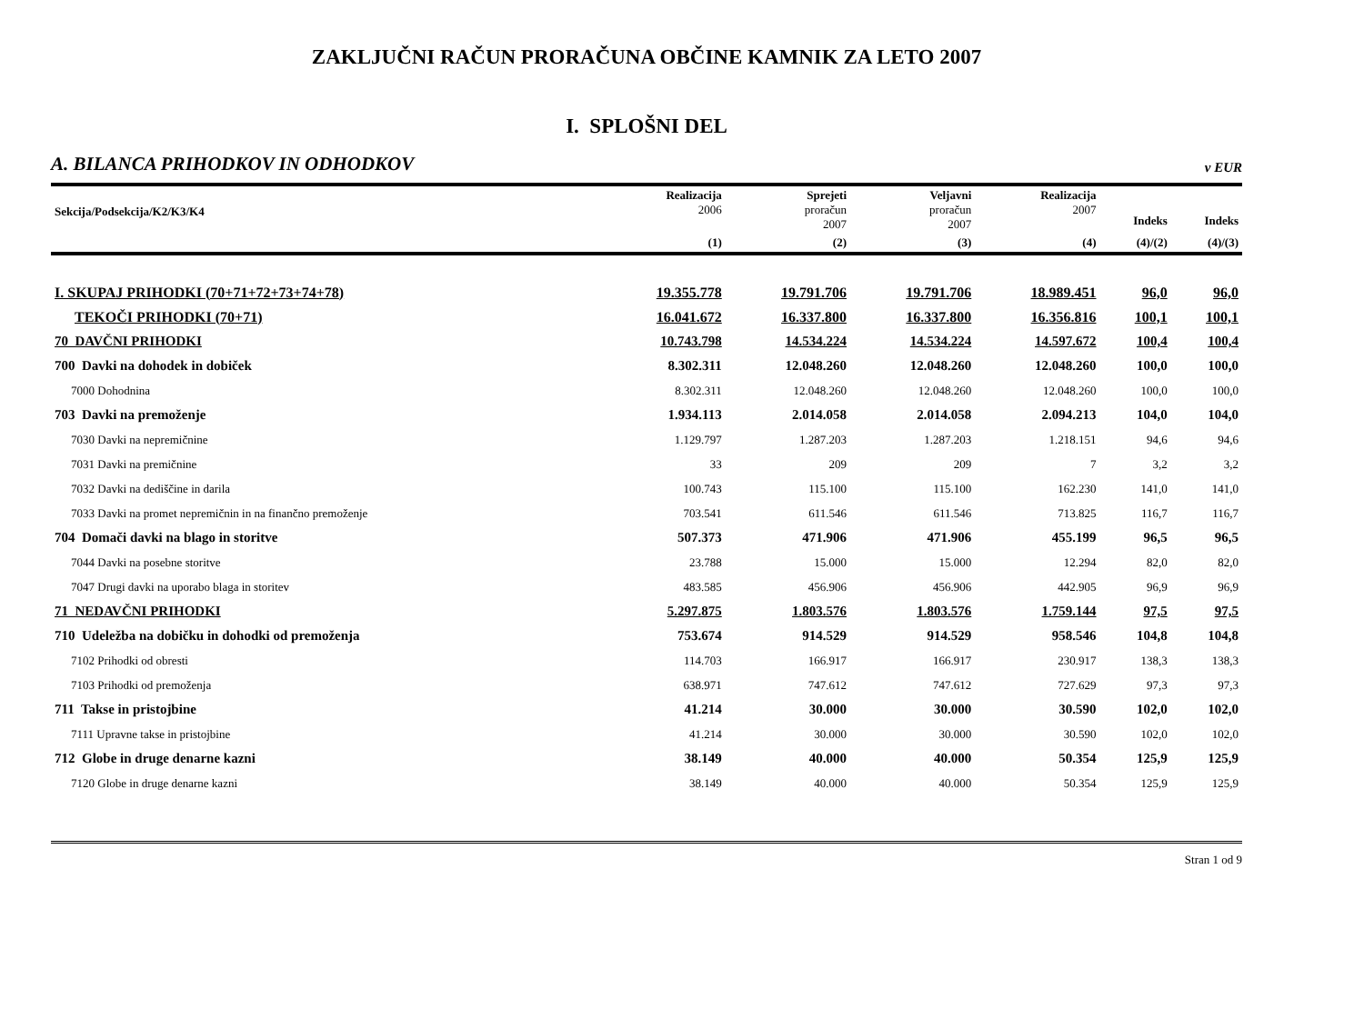ZAKLJUČNI RAČUN PRORAČUNA OBČINE KAMNIK ZA LETO 2007
I. SPLOŠNI DEL
A. BILANCA PRIHODKOV IN ODHODKOV v EUR
| Sekcija/Podsekcija/K2/K3/K4 | Realizacija 2006 | Sprejeti proračun 2007 | Veljavni proračun 2007 | Realizacija 2007 | Indeks | Indeks |
| --- | --- | --- | --- | --- | --- | --- |
| | (1) | (2) | (3) | (4) | (4)/(2) | (4)/(3) |
| I. SKUPAJ PRIHODKI (70+71+72+73+74+78) | 19.355.778 | 19.791.706 | 19.791.706 | 18.989.451 | 96,0 | 96,0 |
| TEKOČI PRIHODKI (70+71) | 16.041.672 | 16.337.800 | 16.337.800 | 16.356.816 | 100,1 | 100,1 |
| 70 DAVČNI PRIHODKI | 10.743.798 | 14.534.224 | 14.534.224 | 14.597.672 | 100,4 | 100,4 |
| 700 Davki na dohodek in dobiček | 8.302.311 | 12.048.260 | 12.048.260 | 12.048.260 | 100,0 | 100,0 |
| 7000 Dohodnina | 8.302.311 | 12.048.260 | 12.048.260 | 12.048.260 | 100,0 | 100,0 |
| 703 Davki na premoženje | 1.934.113 | 2.014.058 | 2.014.058 | 2.094.213 | 104,0 | 104,0 |
| 7030 Davki na nepremičnine | 1.129.797 | 1.287.203 | 1.287.203 | 1.218.151 | 94,6 | 94,6 |
| 7031 Davki na premičnine | 33 | 209 | 209 | 7 | 3,2 | 3,2 |
| 7032 Davki na dediščine in darila | 100.743 | 115.100 | 115.100 | 162.230 | 141,0 | 141,0 |
| 7033 Davki na promet nepremičnin in na finančno premoženje | 703.541 | 611.546 | 611.546 | 713.825 | 116,7 | 116,7 |
| 704 Domači davki na blago in storitve | 507.373 | 471.906 | 471.906 | 455.199 | 96,5 | 96,5 |
| 7044 Davki na posebne storitve | 23.788 | 15.000 | 15.000 | 12.294 | 82,0 | 82,0 |
| 7047 Drugi davki na uporabo blaga in storitev | 483.585 | 456.906 | 456.906 | 442.905 | 96,9 | 96,9 |
| 71 NEDAVČNI PRIHODKI | 5.297.875 | 1.803.576 | 1.803.576 | 1.759.144 | 97,5 | 97,5 |
| 710 Udeležba na dobičku in dohodki od premoženja | 753.674 | 914.529 | 914.529 | 958.546 | 104,8 | 104,8 |
| 7102 Prihodki od obresti | 114.703 | 166.917 | 166.917 | 230.917 | 138,3 | 138,3 |
| 7103 Prihodki od premoženja | 638.971 | 747.612 | 747.612 | 727.629 | 97,3 | 97,3 |
| 711 Takse in pristojbine | 41.214 | 30.000 | 30.000 | 30.590 | 102,0 | 102,0 |
| 7111 Upravne takse in pristojbine | 41.214 | 30.000 | 30.000 | 30.590 | 102,0 | 102,0 |
| 712 Globe in druge denarne kazni | 38.149 | 40.000 | 40.000 | 50.354 | 125,9 | 125,9 |
| 7120 Globe in druge denarne kazni | 38.149 | 40.000 | 40.000 | 50.354 | 125,9 | 125,9 |
Stran 1 od 9